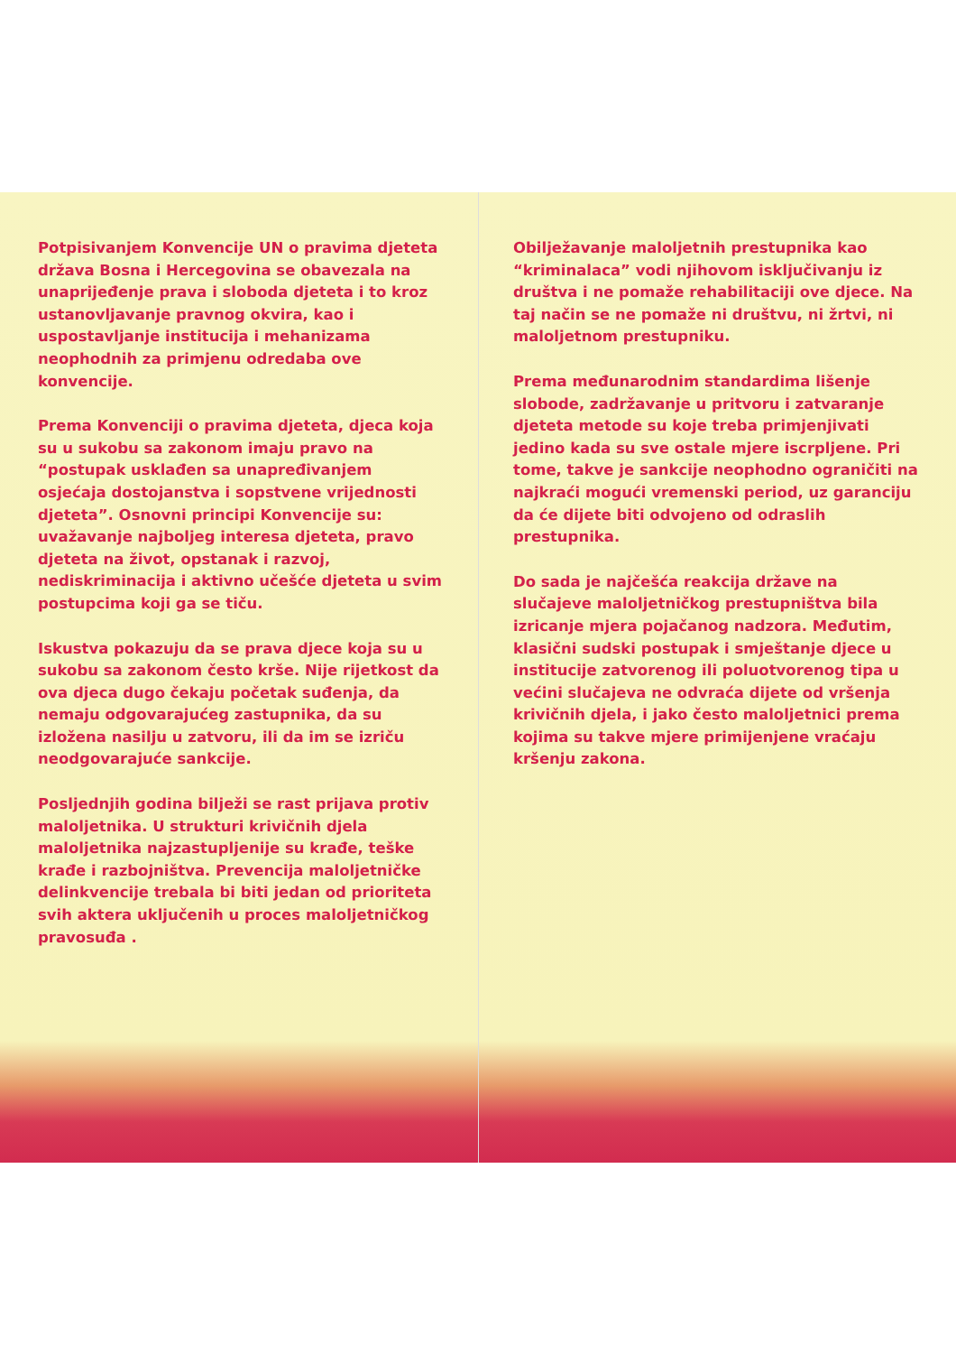Potpisivanjem Konvencije UN o pravima djeteta država Bosna i Hercegovina se obavezala na unaprijeđenje prava i sloboda djeteta i to kroz ustanovljavanje pravnog okvira, kao i uspostavljanje institucija i mehanizama neophodnih za primjenu odredaba ove konvencije.
Prema Konvenciji o pravima djeteta, djeca koja su u sukobu sa zakonom imaju pravo na “postupak usklađen sa unapređivanjem osjećaja dostojanstva i sopstvene vrijednosti djeteta”. Osnovni principi Konvencije su: uvažavanje najboljeg interesa djeteta, pravo djeteta na život, opstanak i razvoj, nediskriminacija i aktivno učešće djeteta u svim postupcima koji ga se tiču.
Iskustva pokazuju da se prava djece koja su u sukobu sa zakonom često krše. Nije rijetkost da ova djeca dugo čekaju početak suđenja, da nemaju odgovarajućeg zastupnika, da su izložena nasilju u zatvoru, ili da im se izriču neodgovarajuće sankcije.
Posljednjih godina bilježi se rast prijava protiv maloljetnika. U strukturi krivičnih djela maloljetnika najzastupljenije su krađe, teške krađe i razbojništva. Prevencija maloljetničke delinkvencije trebala bi biti jedan od prioriteta svih aktera uključenih u proces maloljetničkog pravosuđa .
Obilježavanje maloljetnih prestupnika kao “kriminalaca” vodi njihovom isključivanju iz društva i ne pomaže rehabilitaciji ove djece. Na taj način se ne pomaže ni društvu, ni žrtvi, ni maloljetnom prestupniku.
Prema međunarodnim standardima lišenje slobode, zadržavanje u pritvoru i zatvaranje djeteta metode su koje treba primjenjivati jedino kada su sve ostale mjere iscrpljene. Pri tome, takve je sankcije neophodno ograničiti na najkraći mogući vremenski period, uz garanciju da će dijete biti odvojeno od odraslih prestupnika.
Do sada je najčešća reakcija države na slučajeve maloljetničkog prestupništva bila izricanje mjera pojačanog nadzora. Međutim, klasični sudski postupak i smještanje djece u institucije zatvorenog ili poluotvorenog tipa u većini slučajeva ne odvraća dijete od vršenja krivičnih djela, i jako često maloljetnici prema kojima su takve mjere primijenjene vraćaju kršenju zakona.